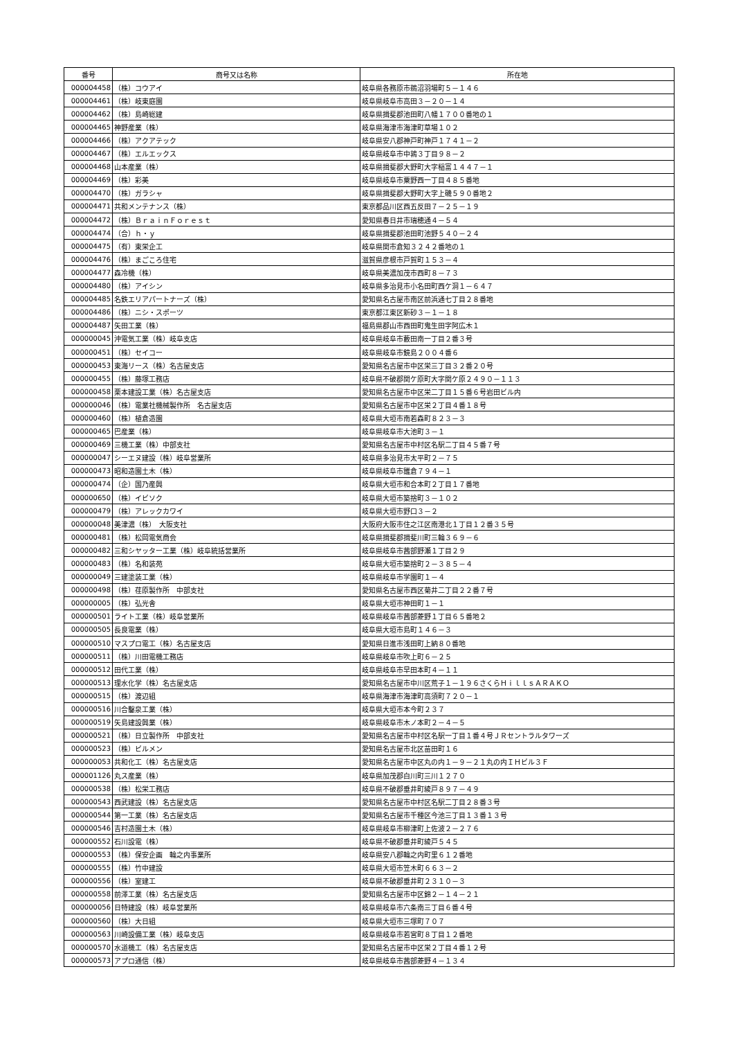| 番号 | 商号又は名称 | 所在地 |
| --- | --- | --- |
| 000004458 | （株）コウアイ | 岐阜県各務原市鵜沼羽場町５－１４６ |
| 000004461 | （株）岐東庭園 | 岐阜県岐阜市高田３－２０－１４ |
| 000004462 | （株）島崎総建 | 岐阜県揖斐郡池田町八幡１７００番地の１ |
| 000004465 | 神野産業（株） | 岐阜県海津市海津町草場１０２ |
| 000004466 | （株）アクアテック | 岐阜県安八郡神戸町神戸１７４１－２ |
| 000004467 | （株）エルエックス | 岐阜県岐阜市中鶉３丁目９８－２ |
| 000004468 | 山本産業（株） | 岐阜県揖斐郡大野町大字稲富１４４７－１ |
| 000004469 | （株）彩美 | 岐阜県岐阜市粟野西一丁目４８５番地 |
| 000004470 | （株）ガラシャ | 岐阜県揖斐郡大野町大字上磯５９０番地２ |
| 000004471 | 共和メンテナンス（株） | 東京都品川区西五反田７－２５－１９ |
| 000004472 | （株）ＢｒａｉｎＦｏｒｅｓｔ | 愛知県春日井市瑞穂通４－５４ |
| 000004474 | （合）ｈ・ｙ | 岐阜県揖斐郡池田町池野５４０－２４ |
| 000004475 | （有）東栄企工 | 岐阜県関市倉知３２４２番地の１ |
| 000004476 | （株）まごころ住宅 | 滋賀県彦根市戸賀町１５３－４ |
| 000004477 | 森冷機（株） | 岐阜県美濃加茂市西町８－７３ |
| 000004480 | （株）アイシン | 岐阜県多治見市小名田町西ケ洞１－６４７ |
| 000004485 | 名鉄エリアパートナーズ（株） | 愛知県名古屋市南区前浜通七丁目２８番地 |
| 000004486 | （株）ニシ・スポーツ | 東京都江東区新砂３－１－１８ |
| 000004487 | 矢田工業（株） | 福島県郡山市西田町鬼生田字阿広木１ |
| 000000045 | 沖電気工業（株）岐阜支店 | 岐阜県岐阜市藪田南一丁目２番３号 |
| 000000451 | （株）セイコー | 岐阜県岐阜市鏡島２００４番６ |
| 000000453 | 東海リース（株）名古屋支店 | 愛知県名古屋市中区栄三丁目３２番２０号 |
| 000000455 | （株）藤塚工務店 | 岐阜県不破郡関ケ原町大字関ケ原２４９０－１１３ |
| 000000458 | 栗本建設工業（株）名古屋支店 | 愛知県名古屋市中区栄二丁目１５番６号岩田ビル内 |
| 000000046 | （株）電業社機械製作所 名古屋支店 | 愛知県名古屋市中区栄２丁目４番１８号 |
| 000000460 | （株）植倉造園 | 岐阜県大垣市南若森町８２３－３ |
| 000000465 | 巴産業（株） | 岐阜県岐阜市大池町３－１ |
| 000000469 | 三機工業（株）中部支社 | 愛知県名古屋市中村区名駅二丁目４５番７号 |
| 000000047 | シーエヌ建設（株）岐阜営業所 | 岐阜県多治見市太平町２－７５ |
| 000000473 | 昭和造園土木（株） | 岐阜県岐阜市雛倉７９４－１ |
| 000000474 | （企）国乃産興 | 岐阜県大垣市和合本町２丁目１７番地 |
| 000000650 | （株）イビソク | 岐阜県大垣市築捨町３－１０２ |
| 000000479 | （株）アレックカワイ | 岐阜県大垣市野口３－２ |
| 000000048 | 美津濃（株） 大阪支社 | 大阪府大阪市住之江区南港北１丁目１２番３５号 |
| 000000481 | （株）松岡電気商会 | 岐阜県揖斐郡揖斐川町三輪３６９－６ |
| 000000482 | 三和シヤッター工業（株）岐阜統括営業所 | 岐阜県岐阜市茜部野瀬１丁目２９ |
| 000000483 | （株）名和装苑 | 岐阜県大垣市築捨町２－３８５－４ |
| 000000049 | 三建塗装工業（株） | 岐阜県岐阜市学園町１－４ |
| 000000498 | （株）荏原製作所 中部支社 | 愛知県名古屋市西区菊井二丁目２２番７号 |
| 000000005 | （株）弘光舎 | 岐阜県大垣市神田町１－１ |
| 000000501 | ライト工業（株）岐阜営業所 | 岐阜県岐阜市茜部菱野１丁目６５番地２ |
| 000000505 | 長良電業（株） | 岐阜県大垣市島町１４６－３ |
| 000000510 | マスプロ電工（株）名古屋支店 | 愛知県日進市浅田町上納８０番地 |
| 000000511 | （株）川田電機工務店 | 岐阜県岐阜市吹上町６－２５ |
| 000000512 | 田代工業（株） | 岐阜県岐阜市早田本町４－１１ |
| 000000513 | 理水化学（株）名古屋支店 | 愛知県名古屋市中川区荒子１－１９６さくらＨｉｌｌｓＡＲＡＫＯ |
| 000000515 | （株）渡辺組 | 岐阜県海津市海津町高須町７２０－１ |
| 000000516 | 川合鑿泉工業（株） | 岐阜県大垣市本今町２３７ |
| 000000519 | 矢島建設興業（株） | 岐阜県岐阜市木ノ本町２－４－５ |
| 000000521 | （株）日立製作所 中部支社 | 愛知県名古屋市中村区名駅一丁目１番４号ＪＲセントラルタワーズ |
| 000000523 | （株）ビルメン | 愛知県名古屋市北区苗田町１６ |
| 000000053 | 共和化工（株）名古屋支店 | 愛知県名古屋市中区丸の内１－９－２１丸の内ＩＨビル３Ｆ |
| 000001126 | 丸ス産業（株） | 岐阜県加茂郡白川町三川１２７０ |
| 000000538 | （株）松栄工務店 | 岐阜県不破郡垂井町綾戸８９７－４９ |
| 000000543 | 西武建設（株）名古屋支店 | 愛知県名古屋市中村区名駅二丁目２８番３号 |
| 000000544 | 第一工業（株）名古屋支店 | 愛知県名古屋市千種区今池三丁目１３番１３号 |
| 000000546 | 吉村造園土木（株） | 岐阜県岐阜市柳津町上佐波２－２７６ |
| 000000552 | 石川設電（株） | 岐阜県不破郡垂井町綾戸５４５ |
| 000000553 | （株）保安企画 輪之内事業所 | 岐阜県安八郡輪之内町里６１２番地 |
| 000000555 | （株）竹中建設 | 岐阜県大垣市笠木町６６３－２ |
| 000000556 | （株）室建工 | 岐阜県不破郡垂井町２３１０－３ |
| 000000558 | 前澤工業（株）名古屋支店 | 愛知県名古屋市中区錦２－１４－２１ |
| 000000056 | 日特建設（株）岐阜営業所 | 岐阜県岐阜市六条南三丁目６番４号 |
| 000000560 | （株）大日組 | 岐阜県大垣市三塚町７０７ |
| 000000563 | 川崎設備工業（株）岐阜支店 | 岐阜県岐阜市若宮町８丁目１２番地 |
| 000000570 | 水道機工（株）名古屋支店 | 愛知県名古屋市中区栄２丁目４番１２号 |
| 000000573 | アプロ通信（株） | 岐阜県岐阜市茜部菱野４－１３４ |